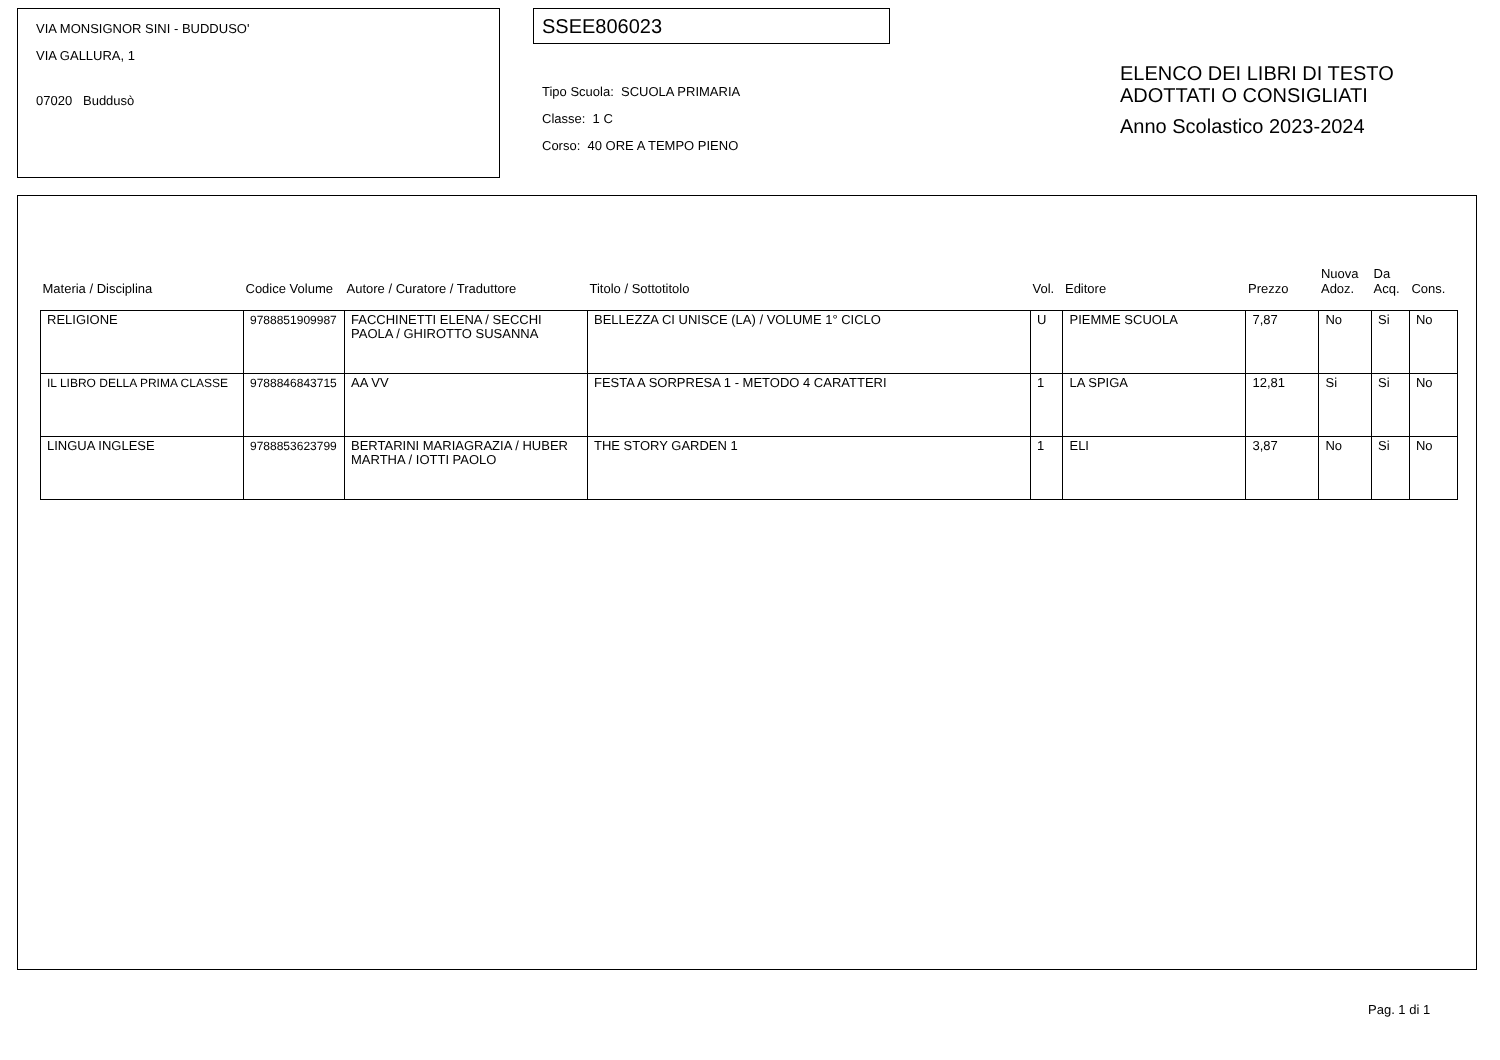VIA MONSIGNOR SINI - BUDDUSO'
VIA GALLURA, 1
07020 Buddusò
SSEE806023
Tipo Scuola: SCUOLA PRIMARIA
Classe: 1 C
Corso: 40 ORE A TEMPO PIENO
ELENCO DEI LIBRI DI TESTO
ADOTTATI O CONSIGLIATI
Anno Scolastico 2023-2024
| Materia / Disciplina | Codice Volume | Autore / Curatore / Traduttore | Titolo / Sottotitolo | Vol. | Editore | Prezzo | Nuova Adoz. | Da Acq. | Cons. |
| --- | --- | --- | --- | --- | --- | --- | --- | --- | --- |
| RELIGIONE | 9788851909987 | FACCHINETTI ELENA / SECCHI PAOLA / GHIROTTO SUSANNA | BELLEZZA CI UNISCE (LA) / VOLUME 1° CICLO | U | PIEMME SCUOLA | 7,87 | No | Si | No |
| IL LIBRO DELLA PRIMA CLASSE | 9788846843715 | AA VV | FESTA A SORPRESA 1 - METODO 4 CARATTERI | 1 | LA SPIGA | 12,81 | Si | Si | No |
| LINGUA INGLESE | 9788853623799 | BERTARINI MARIAGRAZIA / HUBER MARTHA / IOTTI PAOLO | THE STORY GARDEN 1 | 1 | ELI | 3,87 | No | Si | No |
Pag. 1 di 1